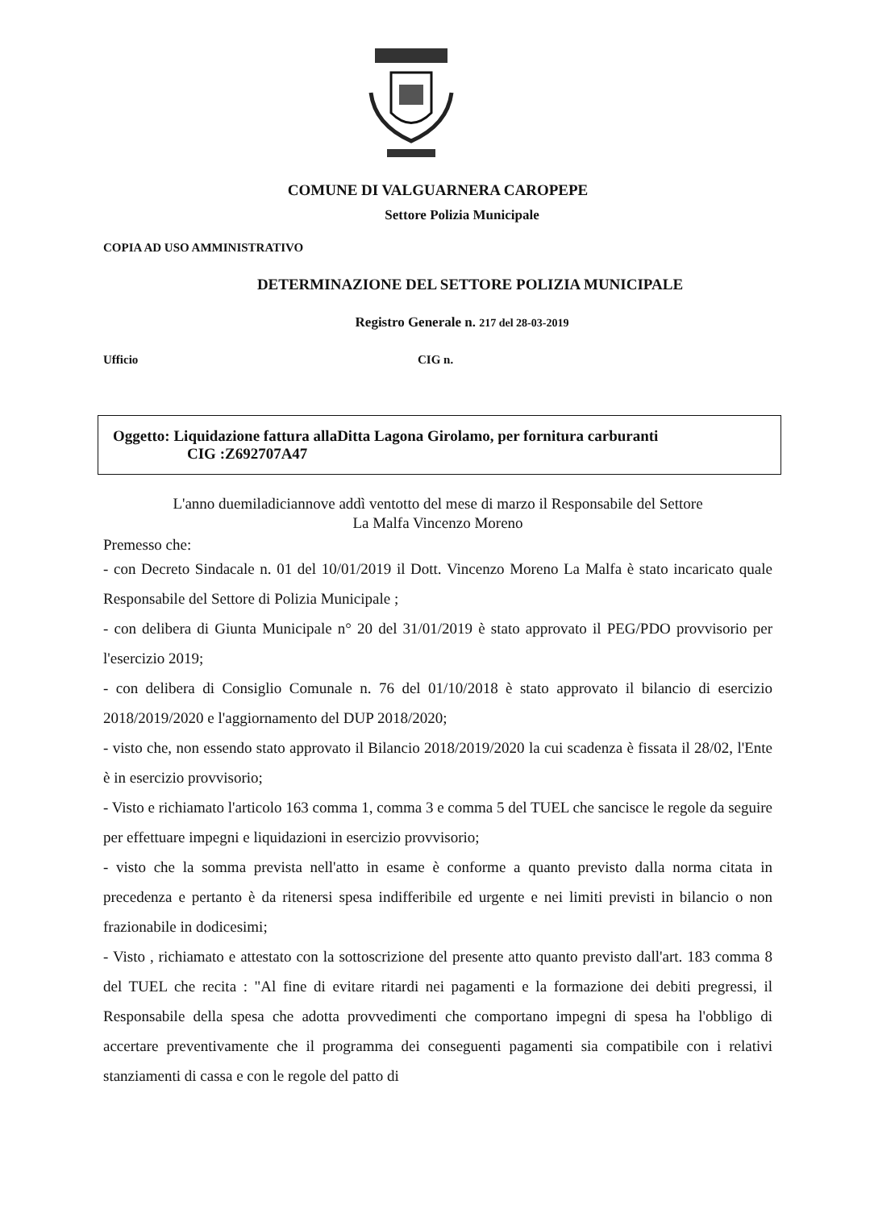COMUNE DI VALGUARNERA CAROPEPE
Settore Polizia Municipale
COPIA AD USO AMMINISTRATIVO
DETERMINAZIONE DEL SETTORE POLIZIA MUNICIPALE
Registro Generale n. 217 del 28-03-2019
Ufficio CIG n.
Oggetto: Liquidazione fattura allaDitta Lagona Girolamo, per fornitura carburanti
CIG :Z692707A47
L'anno duemiladiciannove addì ventotto del mese di marzo il Responsabile del Settore
La Malfa Vincenzo Moreno
Premesso che:
- con Decreto Sindacale n. 01 del 10/01/2019 il Dott. Vincenzo Moreno La Malfa è stato incaricato quale Responsabile del Settore di Polizia Municipale ;
- con delibera di Giunta Municipale n° 20 del 31/01/2019 è stato approvato il PEG/PDO provvisorio per l'esercizio 2019;
- con delibera di Consiglio Comunale n. 76 del 01/10/2018 è stato approvato il bilancio di esercizio 2018/2019/2020 e l'aggiornamento del DUP 2018/2020;
- visto che, non essendo stato approvato il Bilancio 2018/2019/2020 la cui scadenza è fissata il 28/02, l'Ente è in esercizio provvisorio;
- Visto e richiamato l'articolo 163 comma 1, comma 3 e comma 5 del TUEL che sancisce le regole da seguire per effettuare impegni e liquidazioni in esercizio provvisorio;
- visto che la somma prevista nell'atto in esame è conforme a quanto previsto dalla norma citata in precedenza e pertanto è da ritenersi spesa indifferibile ed urgente e nei limiti previsti in bilancio o non frazionabile in dodicesimi;
- Visto , richiamato e attestato con la sottoscrizione del presente atto quanto previsto dall'art. 183 comma 8 del TUEL che recita : "Al fine di evitare ritardi nei pagamenti e la formazione dei debiti pregressi, il Responsabile della spesa che adotta provvedimenti che comportano impegni di spesa ha l'obbligo di accertare preventivamente che il programma dei conseguenti pagamenti sia compatibile con i relativi stanziamenti di cassa e con le regole del patto di